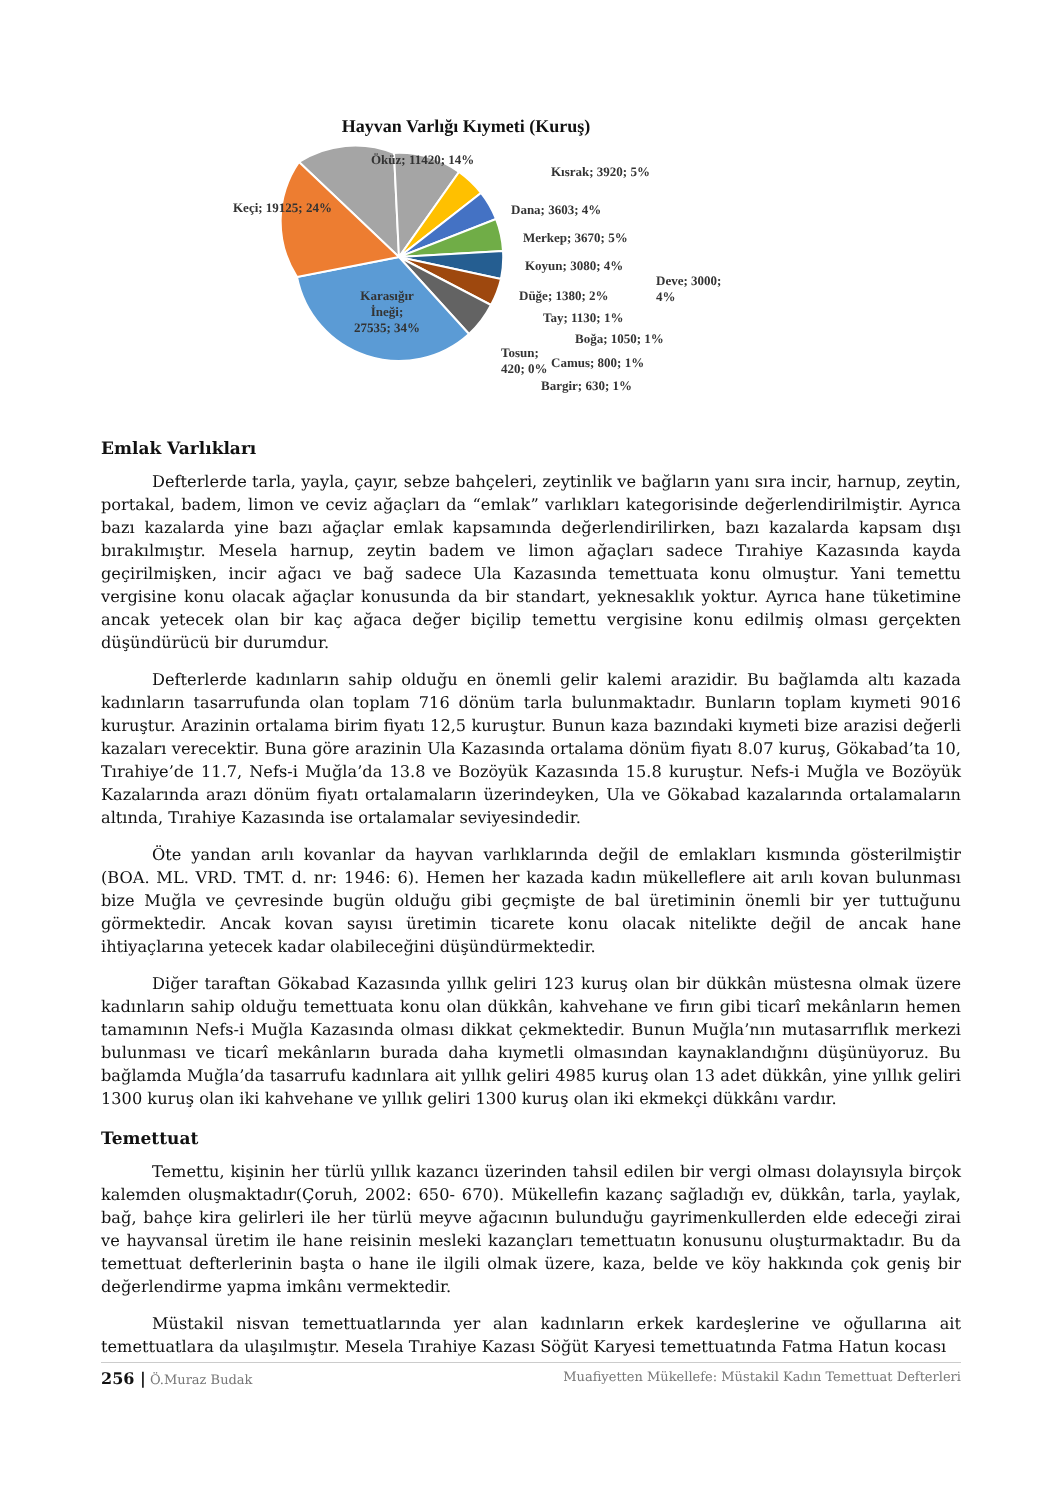Hayvan Varlığı Kıymeti (Kuruş)
Öküz; 11420; 14%
Kısrak; 3920; 5%
Keçi; 19125; 24% Dana; 3603; 4%
Merkep; 3670; 5%
Koyun; 3080; 4%
Deve; 3000;
4%
Düğe; 1380; 2%
Karasığır
İneği;
27535; 34%
Tay; 1130; 1%
Boğa; 1050; 1%
Tosun;
420; 0%
Camus; 800; 1%
Bargir; 630; 1%
Emlak Varlıkları
Defterlerde tarla, yayla, çayır, sebze bahçeleri, zeytinlik ve bağların yanı sıra incir, harnup, zeytin, portakal, badem, limon ve ceviz ağaçları da “emlak” varlıkları kategorisinde değerlendirilmiştir. Ayrıca bazı kazalarda yine bazı ağaçlar emlak kapsamında değerlendirilirken, bazı kazalarda kapsam dışı bırakılmıştır. Mesela harnup, zeytin badem ve limon ağaçları sadece Tırahiye Kazasında kayda geçirilmişken, incir ağacı ve bağ sadece Ula Kazasında temettuata konu olmuştur. Yani temettu vergisine konu olacak ağaçlar konusunda da bir standart, yeknesaklık yoktur. Ayrıca hane tüketimine ancak yetecek olan bir kaç ağaca değer biçilip temettu vergisine konu edilmiş olması gerçekten düşündürücü bir durumdur.
Defterlerde kadınların sahip olduğu en önemli gelir kalemi arazidir. Bu bağlamda altı kazada kadınların tasarrufunda olan toplam 716 dönüm tarla bulunmaktadır. Bunların toplam kıymeti 9016 kuruştur. Arazinin ortalama birim fiyatı 12,5 kuruştur. Bunun kaza bazındaki kıymeti bize arazisi değerli kazaları verecektir. Buna göre arazinin Ula Kazasında ortalama dönüm fiyatı 8.07 kuruş, Gökabad’ta 10, Tırahiye’de 11.7, Nefs-i Muğla’da 13.8 ve Bozöyük Kazasında 15.8 kuruştur. Nefs-i Muğla ve Bozöyük Kazalarında arazı dönüm fiyatı ortalamaların üzerindeyken, Ula ve Gökabad kazalarında ortalamaların altında, Tırahiye Kazasında ise ortalamalar seviyesindedir.
Öte yandan arılı kovanlar da hayvan varlıklarında değil de emlakları kısmında gösterilmiştir (BOA. ML. VRD. TMT. d. nr: 1946: 6). Hemen her kazada kadın mükelleflere ait arılı kovan bulunması bize Muğla ve çevresinde bugün olduğu gibi geçmişte de bal üretiminin önemli bir yer tuttuğunu görmektedir. Ancak kovan sayısı üretimin ticarete konu olacak nitelikte değil de ancak hane ihtiyaçlarına yetecek kadar olabileceğini düşündürmektedir.
Diğer taraftan Gökabad Kazasında yıllık geliri 123 kuruş olan bir dükkân müstesna olmak üzere kadınların sahip olduğu temettuata konu olan dükkân, kahvehane ve fırın gibi ticarî mekânların hemen tamamının Nefs-i Muğla Kazasında olması dikkat çekmektedir. Bunun Muğla’nın mutasarrıflık merkezi bulunması ve ticarî mekânların burada daha kıymetli olmasından kaynaklandığını düşünüyoruz. Bu bağlamda Muğla’da tasarrufu kadınlara ait yıllık geliri 4985 kuruş olan 13 adet dükkân, yine yıllık geliri 1300 kuruş olan iki kahvehane ve yıllık geliri 1300 kuruş olan iki ekmekçi dükkânı vardır.
Temettuat
Temettu, kişinin her türlü yıllık kazancı üzerinden tahsil edilen bir vergi olması dolayısıyla birçok kalemden oluşmaktadır(Çoruh, 2002: 650- 670). Mükellefin kazanç sağladığı ev, dükkân, tarla, yaylak, bağ, bahçe kira gelirleri ile her türlü meyve ağacının bulunduğu gayrimenkullerden elde edeceği zirai ve hayvansal üretim ile hane reisinin mesleki kazançları temettuatın konusunu oluşturmaktadır. Bu da temettuat defterlerinin başta o hane ile ilgili olmak üzere, kaza, belde ve köy hakkında çok geniş bir değerlendirme yapma imkânı vermektedir.
Müstakil nisvan temettuatlarında yer alan kadınların erkek kardeşlerine ve oğullarına ait temettuatlara da ulaşılmıştır. Mesela Tırahiye Kazası Söğüt Karyesi temettuatında Fatma Hatun kocası
256 | Ö.Muraz Budak Muafiyetten Mükellefe: Müstakil Kadın Temettuat Defterleri